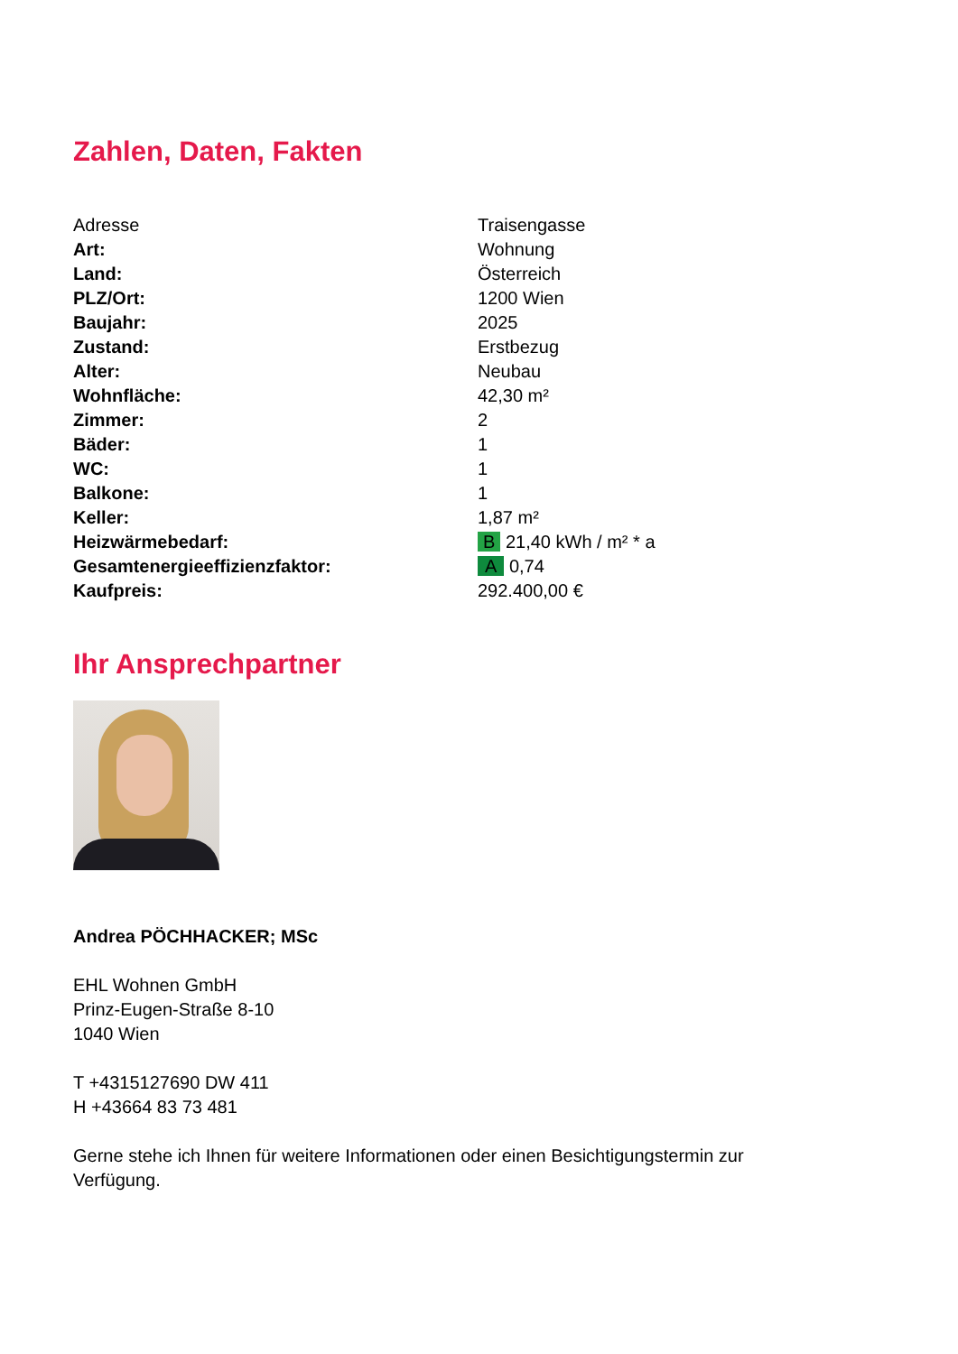Zahlen, Daten, Fakten
| Adresse | Traisengasse |
| Art: | Wohnung |
| Land: | Österreich |
| PLZ/Ort: | 1200 Wien |
| Baujahr: | 2025 |
| Zustand: | Erstbezug |
| Alter: | Neubau |
| Wohnfläche: | 42,30 m² |
| Zimmer: | 2 |
| Bäder: | 1 |
| WC: | 1 |
| Balkone: | 1 |
| Keller: | 1,87 m² |
| Heizwärmebedarf: | B 21,40 kWh / m² * a |
| Gesamtenergieeffizienzfaktor: | A 0,74 |
| Kaufpreis: | 292.400,00 € |
Ihr Ansprechpartner
Andrea PÖCHHACKER; MSc
EHL Wohnen GmbH
Prinz-Eugen-Straße 8-10
1040 Wien
T +4315127690 DW 411
H +43664 83 73 481
Gerne stehe ich Ihnen für weitere Informationen oder einen Besichtigungstermin zur Verfügung.